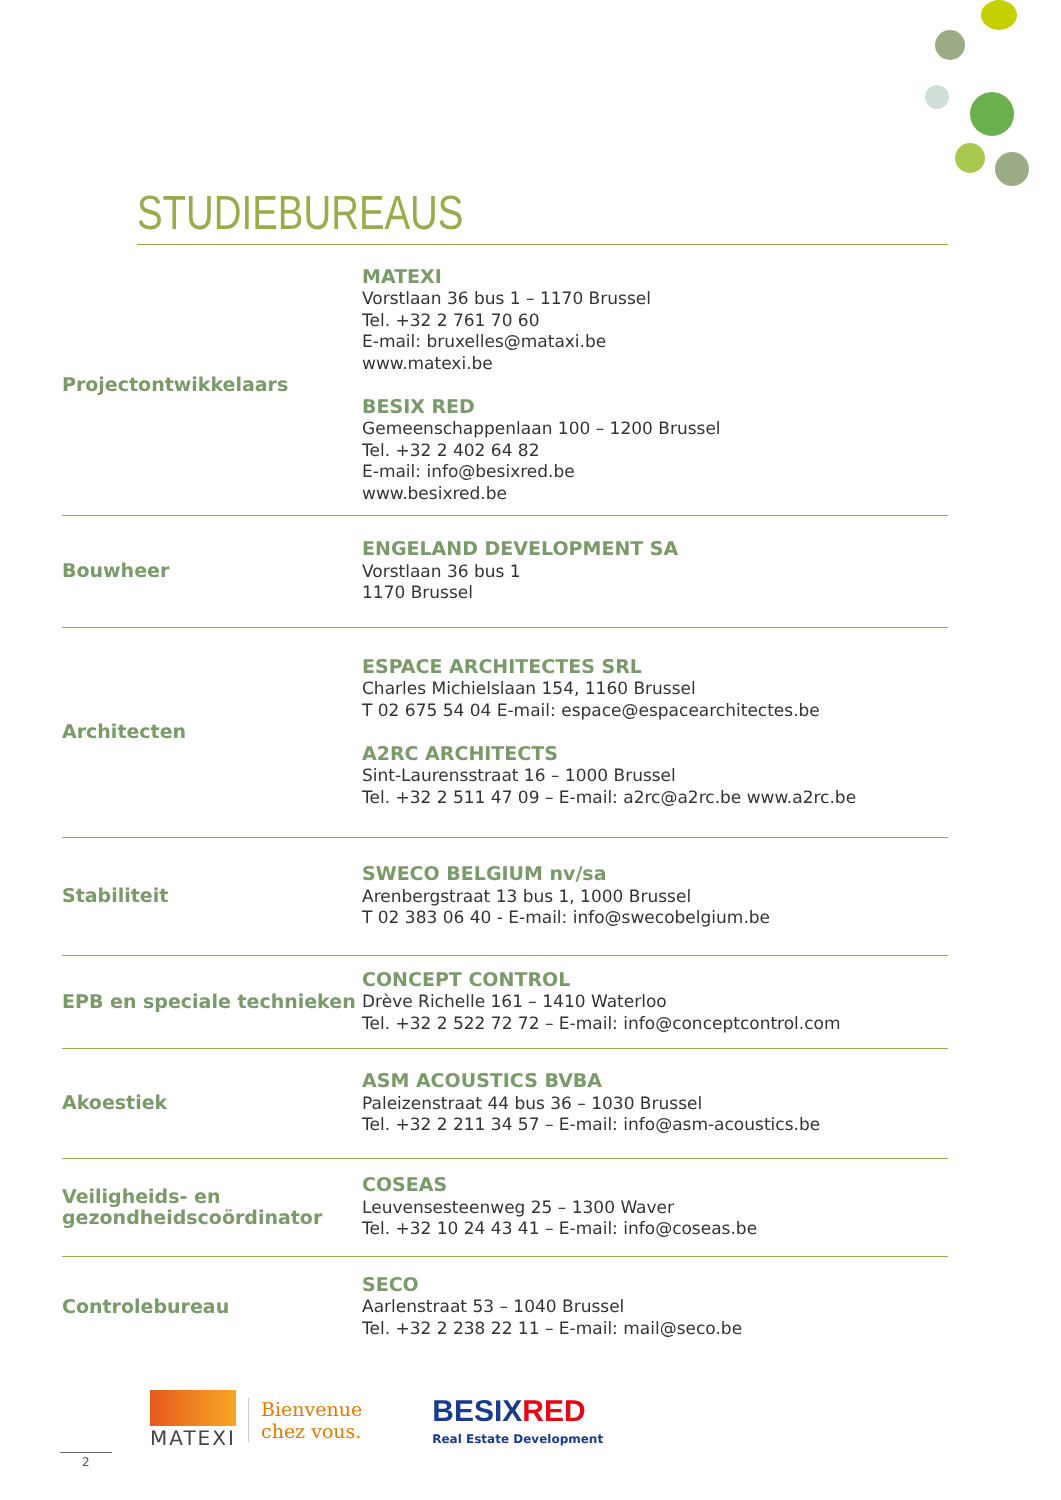STUDIEBUREAUS
| Projectontwikkelaars | MATEXI Vorstlaan 36 bus 1 – 1170 Brussel Tel. +32 2 761 70 60 E-mail: bruxelles@mataxi.be www.matexi.be BESIX RED Gemeenschappenlaan 100 – 1200 Brussel Tel. +32 2 402 64 82 E-mail: info@besixred.be www.besixred.be |
| Bouwheer | ENGELAND DEVELOPMENT SA Vorstlaan 36 bus 1 1170 Brussel |
| Architecten | ESPACE ARCHITECTES SRL Charles Michielslaan 154, 1160 Brussel T 02 675 54 04 E-mail: espace@espacearchitectes.be A2RC ARCHITECTS Sint-Laurensstraat 16 – 1000 Brussel Tel. +32 2 511 47 09 – E-mail: a2rc@a2rc.be www.a2rc.be |
| Stabiliteit | SWECO BELGIUM nv/sa Arenbergstraat 13 bus 1, 1000 Brussel T 02 383 06 40 - E-mail: info@swecobelgium.be |
| EPB en speciale technieken | CONCEPT CONTROL Drève Richelle 161 – 1410 Waterloo Tel. +32 2 522 72 72 – E-mail: info@conceptcontrol.com |
| Akoestiek | ASM ACOUSTICS BVBA Paleizenstraat 44 bus 36 – 1030 Brussel Tel. +32 2 211 34 57 – E-mail: info@asm-acoustics.be |
| Veiligheids- en gezondheidscoördinator | COSEAS Leuvensesteenweg 25 – 1300 Waver Tel. +32 10 24 43 41 – E-mail: info@coseas.be |
| Controlebureau | SECO Aarlenstraat 53 – 1040 Brussel Tel. +32 2 238 22 11 – E-mail: mail@seco.be |
MATEXI
Bienvenue
chez vous.
BESIX RED
Real Estate Development
2